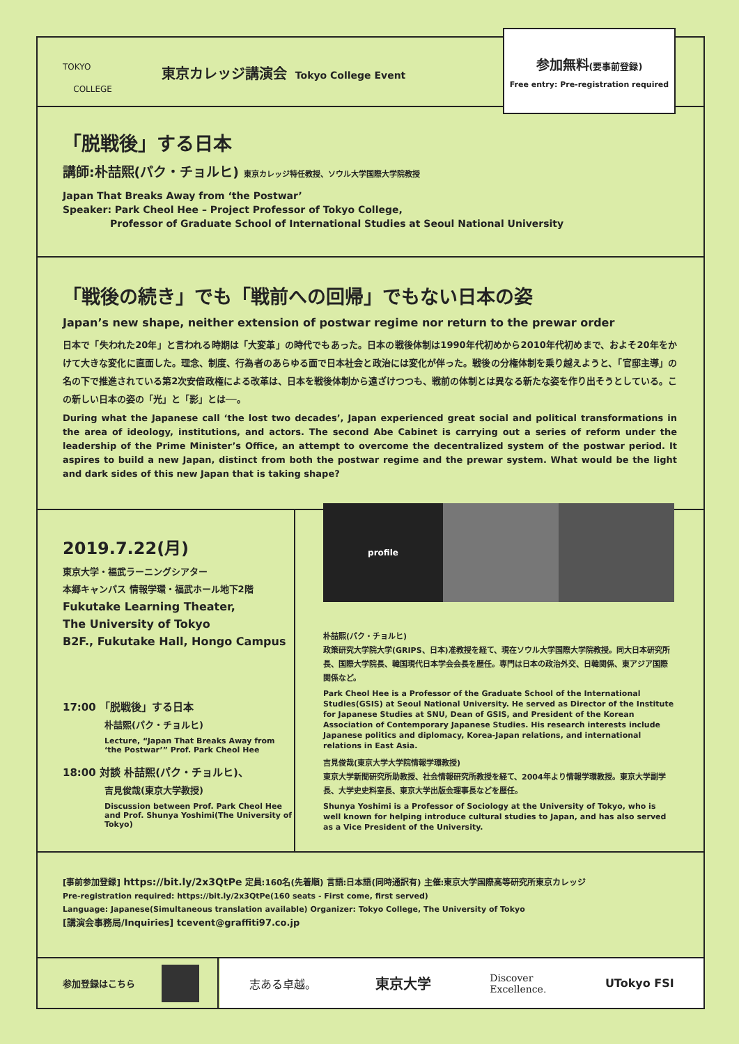TOKYO
COLLEGE
東京カレッジ講演会 Tokyo College Event
参加無料(要事前登録)
Free entry: Pre-registration required
「脱戦後」する日本
講師:朴喆熙(パク・チョルヒ) 東京カレッジ特任教授、ソウル大学国際大学院教授
Japan That Breaks Away from ‘the Postwar’
Speaker: Park Cheol Hee – Project Professor of Tokyo College,
Professor of Graduate School of International Studies at Seoul National University
「戦後の続き」でも「戦前への回帰」でもない日本の姿
Japan’s new shape, neither extension of postwar regime nor return to the prewar order
日本で「失われた20年」と言われる時期は「大変革」の時代でもあった。日本の戦後体制は1990年代初めから2010年代初めまで、およそ20年をかけて大きな変化に直面した。理念、制度、行為者のあらゆる面で日本社会と政治には変化が伴った。戦後の分権体制を乗り越えようと、「官邸主導」の名の下で推進されている第2次安倍政権による改革は、日本を戦後体制から遠ざけつつも、戦前の体制とは異なる新たな姿を作り出そうとしている。この新しい日本の姿の「光」と「影」とは──。
During what the Japanese call ‘the lost two decades’, Japan experienced great social and political transformations in the area of ideology, institutions, and actors. The second Abe Cabinet is carrying out a series of reform under the leadership of the Prime Minister’s Office, an attempt to overcome the decentralized system of the postwar period. It aspires to build a new Japan, distinct from both the postwar regime and the prewar system. What would be the light and dark sides of this new Japan that is taking shape?
2019.7.22(月)
東京大学・福武ラーニングシアター
本郷キャンパス 情報学環・福武ホール地下2階
Fukutake Learning Theater,
The University of Tokyo
B2F., Fukutake Hall, Hongo Campus
17:00 「脱戦後」する日本
朴喆熙(パク・チョルヒ)
Lecture, “Japan That Breaks Away from ‘the Postwar’” Prof. Park Cheol Hee
18:00 対談 朴喆熙(パク・チョルヒ)、
吉見俊哉(東京大学教授)
Discussion between Prof. Park Cheol Hee and Prof. Shunya Yoshimi(The University of Tokyo)
profile
朴喆熙(パク・チョルヒ)
政策研究大学院大学(GRIPS、日本)准教授を経て、現在ソウル大学国際大学院教授。同大日本研究所長、国際大学院長、韓国現代日本学会会長を歴任。専門は日本の政治外交、日韓関係、東アジア国際関係など。
Park Cheol Hee is a Professor of the Graduate School of the International Studies(GSIS) at Seoul National University. He served as Director of the Institute for Japanese Studies at SNU, Dean of GSIS, and President of the Korean Association of Contemporary Japanese Studies. His research interests include Japanese politics and diplomacy, Korea-Japan relations, and international relations in East Asia.
吉見俊哉(東京大学大学院情報学環教授)
東京大学新聞研究所助教授、社会情報研究所教授を経て、2004年より情報学環教授。東京大学副学長、大学史史料室長、東京大学出版会理事長などを歴任。
Shunya Yoshimi is a Professor of Sociology at the University of Tokyo, who is well known for helping introduce cultural studies to Japan, and has also served as a Vice President of the University.
[事前参加登録] https://bit.ly/2x3QtPe 定員:160名(先着順) 言語:日本語(同時通訳有) 主催:東京大学国際高等研究所東京カレッジ
Pre-registration required: https://bit.ly/2x3QtPe(160 seats - First come, first served)
Language: Japanese(Simultaneous translation available) Organizer: Tokyo College, The University of Tokyo
[講演会事務局/Inquiries] tcevent@graffiti97.co.jp
参加登録はこちら
志ある卓越。 東京大学 Discover
Excellence. UTokyo FSI